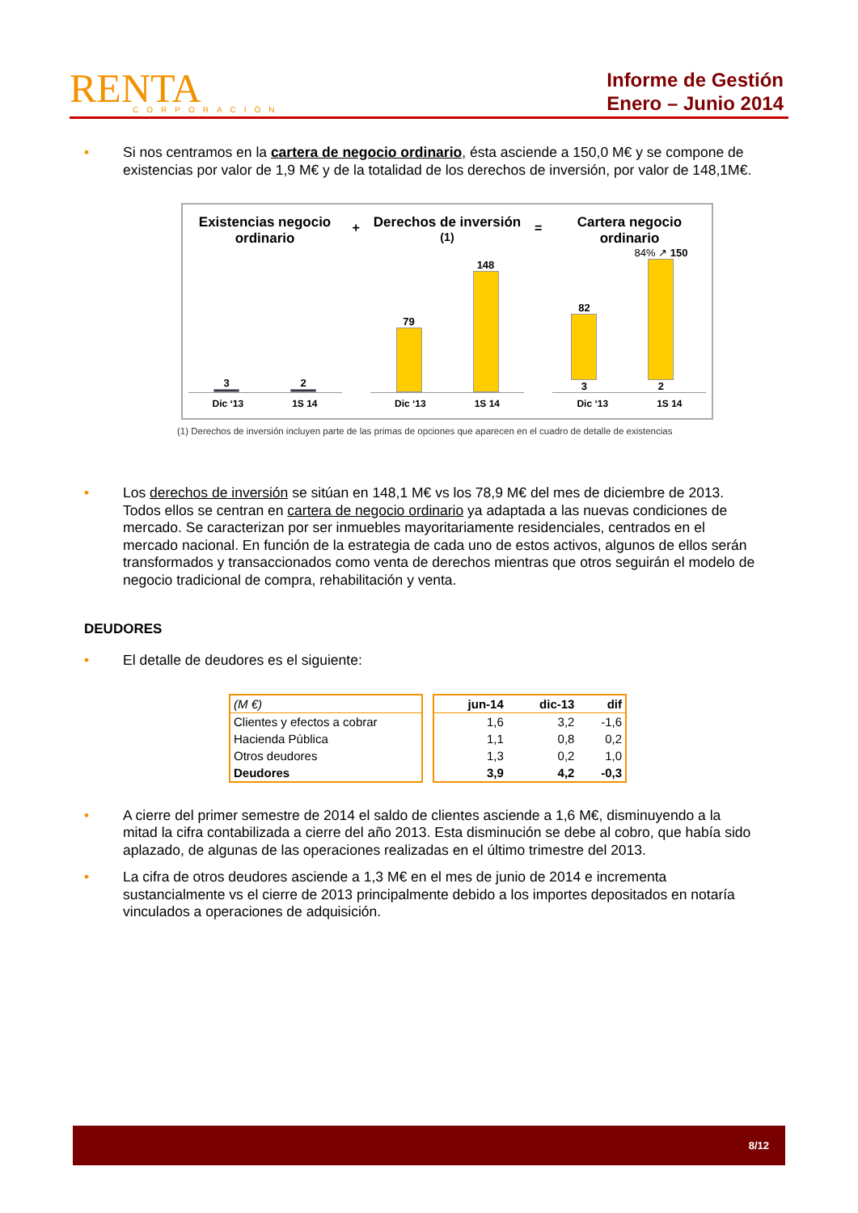RENTA
CORPORACIÓN
Informe de Gestión
Enero – Junio 2014
• Si nos centramos en la cartera de negocio ordinario, ésta asciende a 150,0 M€ y se compone de existencias por valor de 1,9 M€ y de la totalidad de los derechos de inversión, por valor de 148,1M€.
Existencias negocio ordinario
3
2
Dic ‘13 1S 14
+
Derechos de inversión <sup>(1)</sup>
79
148
Dic ‘13 1S 14
=
Cartera negocio ordinario
82
3
84% ↗ 150
2
Dic ‘13 1S 14
(1) Derechos de inversión incluyen parte de las primas de opciones que aparecen en el cuadro de detalle de existencias
• Los derechos de inversión se sitúan en 148,1 M€ vs los 78,9 M€ del mes de diciembre de 2013. Todos ellos se centran en cartera de negocio ordinario ya adaptada a las nuevas condiciones de mercado. Se caracterizan por ser inmuebles mayoritariamente residenciales, centrados en el mercado nacional. En función de la estrategia de cada uno de estos activos, algunos de ellos serán transformados y transaccionados como venta de derechos mientras que otros seguirán el modelo de negocio tradicional de compra, rehabilitación y venta.
DEUDORES
• El detalle de deudores es el siguiente:
| (M €) |
| --- |
| Clientes y efectos a cobrar |
| Hacienda Pública |
| Otros deudores |
| Deudores |
| jun-14 | dic-13 | dif |
| --- | --- | --- |
| 1,6 | 3,2 | -1,6 |
| 1,1 | 0,8 | 0,2 |
| 1,3 | 0,2 | 1,0 |
| 3,9 | 4,2 | -0,3 |
• A cierre del primer semestre de 2014 el saldo de clientes asciende a 1,6 M€, disminuyendo a la mitad la cifra contabilizada a cierre del año 2013. Esta disminución se debe al cobro, que había sido aplazado, de algunas de las operaciones realizadas en el último trimestre del 2013.
• La cifra de otros deudores asciende a 1,3 M€ en el mes de junio de 2014 e incrementa sustancialmente vs el cierre de 2013 principalmente debido a los importes depositados en notaría vinculados a operaciones de adquisición.
8/12